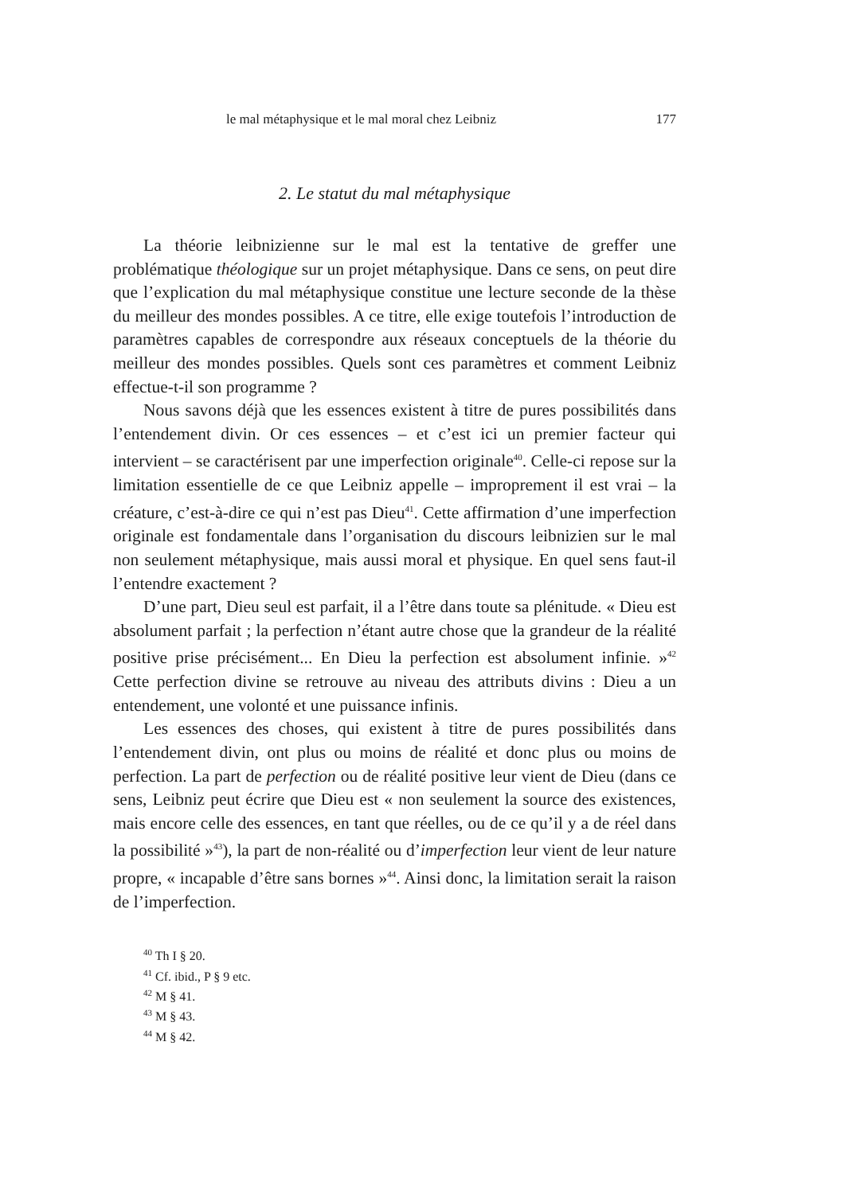le mal métaphysique et le mal moral chez Leibniz 177
2. Le statut du mal métaphysique
La théorie leibnizienne sur le mal est la tentative de greffer une problématique théologique sur un projet métaphysique. Dans ce sens, on peut dire que l’explication du mal métaphysique constitue une lecture seconde de la thèse du meilleur des mondes possibles. A ce titre, elle exige toutefois l’introduction de paramètres capables de correspondre aux réseaux conceptuels de la théorie du meilleur des mondes possibles. Quels sont ces paramètres et comment Leibniz effectue-t-il son programme ?
Nous savons déjà que les essences existent à titre de pures possibilités dans l’entendement divin. Or ces essences – et c’est ici un premier facteur qui intervient – se caractérisent par une imperfection originale<sup>40</sup>. Celle-ci repose sur la limitation essentielle de ce que Leibniz appelle – improprement il est vrai – la créature, c’est-à-dire ce qui n’est pas Dieu<sup>41</sup>. Cette affirmation d’une imperfection originale est fondamentale dans l’organisation du discours leibnizien sur le mal non seulement métaphysique, mais aussi moral et physique. En quel sens faut-il l’entendre exactement ?
D’une part, Dieu seul est parfait, il a l’être dans toute sa plénitude. « Dieu est absolument parfait ; la perfection n’étant autre chose que la grandeur de la réalité positive prise précisément... En Dieu la perfection est absolument infinie. »<sup>42</sup> Cette perfection divine se retrouve au niveau des attributs divins : Dieu a un entendement, une volonté et une puissance infinis.
Les essences des choses, qui existent à titre de pures possibilités dans l’entendement divin, ont plus ou moins de réalité et donc plus ou moins de perfection. La part de perfection ou de réalité positive leur vient de Dieu (dans ce sens, Leibniz peut écrire que Dieu est « non seulement la source des existences, mais encore celle des essences, en tant que réelles, ou de ce qu’il y a de réel dans la possibilité »<sup>43</sup>), la part de non-réalité ou d’imperfection leur vient de leur nature propre, « incapable d’être sans bornes »<sup>44</sup>. Ainsi donc, la limitation serait la raison de l’imperfection.
<sup>40</sup> Th I § 20.
<sup>41</sup> Cf. ibid., P § 9 etc.
<sup>42</sup> M § 41.
<sup>43</sup> M § 43.
<sup>44</sup> M § 42.